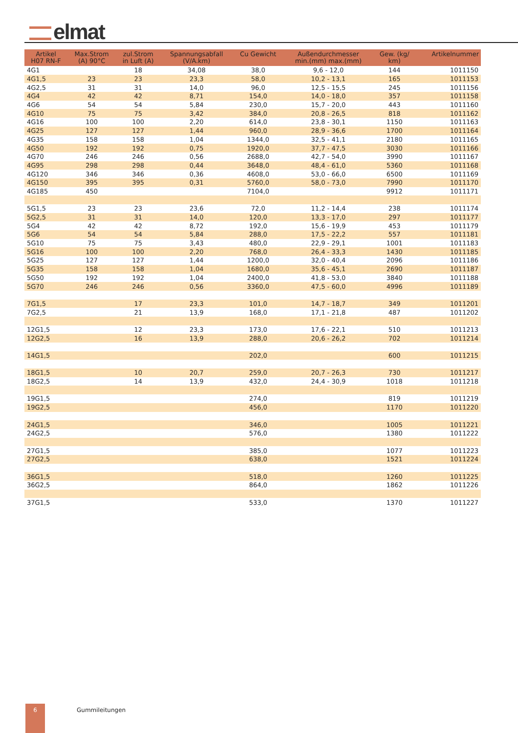elmat
| Artikel H07 RN-F | Max.Strom (A) 90°C | zul.Strom in Luft (A) | Spannungsabfall (V/A.km) | Cu Gewicht | Außendurchmesser min.(mm) max.(mm) | Gew. (kg/ km) | Artikelnummer |
| --- | --- | --- | --- | --- | --- | --- | --- |
| 4G1 | | 18 | 34,08 | 38,0 | 9,6 - 12,0 | 144 | 1011150 |
| 4G1,5 | 23 | 23 | 23,3 | 58,0 | 10,2 - 13,1 | 165 | 1011153 |
| 4G2,5 | 31 | 31 | 14,0 | 96,0 | 12,5 - 15,5 | 245 | 1011156 |
| 4G4 | 42 | 42 | 8,71 | 154,0 | 14,0 - 18,0 | 357 | 1011158 |
| 4G6 | 54 | 54 | 5,84 | 230,0 | 15,7 - 20,0 | 443 | 1011160 |
| 4G10 | 75 | 75 | 3,42 | 384,0 | 20,8 - 26,5 | 818 | 1011162 |
| 4G16 | 100 | 100 | 2,20 | 614,0 | 23,8 - 30,1 | 1150 | 1011163 |
| 4G25 | 127 | 127 | 1,44 | 960,0 | 28,9 - 36,6 | 1700 | 1011164 |
| 4G35 | 158 | 158 | 1,04 | 1344,0 | 32,5 - 41,1 | 2180 | 1011165 |
| 4G50 | 192 | 192 | 0,75 | 1920,0 | 37,7 - 47,5 | 3030 | 1011166 |
| 4G70 | 246 | 246 | 0,56 | 2688,0 | 42,7 - 54,0 | 3990 | 1011167 |
| 4G95 | 298 | 298 | 0,44 | 3648,0 | 48,4 - 61,0 | 5360 | 1011168 |
| 4G120 | 346 | 346 | 0,36 | 4608,0 | 53,0 - 66,0 | 6500 | 1011169 |
| 4G150 | 395 | 395 | 0,31 | 5760,0 | 58,0 - 73,0 | 7990 | 1011170 |
| 4G185 | 450 | | | 7104,0 | | 9912 | 1011171 |
| 5G1,5 | 23 | 23 | 23,6 | 72,0 | 11,2 - 14,4 | 238 | 1011174 |
| 5G2,5 | 31 | 31 | 14,0 | 120,0 | 13,3 - 17,0 | 297 | 1011177 |
| 5G4 | 42 | 42 | 8,72 | 192,0 | 15,6 - 19,9 | 453 | 1011179 |
| 5G6 | 54 | 54 | 5,84 | 288,0 | 17,5 - 22,2 | 557 | 1011181 |
| 5G10 | 75 | 75 | 3,43 | 480,0 | 22,9 - 29,1 | 1001 | 1011183 |
| 5G16 | 100 | 100 | 2,20 | 768,0 | 26,4 - 33,3 | 1430 | 1011185 |
| 5G25 | 127 | 127 | 1,44 | 1200,0 | 32,0 - 40,4 | 2096 | 1011186 |
| 5G35 | 158 | 158 | 1,04 | 1680,0 | 35,6 - 45,1 | 2690 | 1011187 |
| 5G50 | 192 | 192 | 1,04 | 2400,0 | 41,8 - 53,0 | 3840 | 1011188 |
| 5G70 | 246 | 246 | 0,56 | 3360,0 | 47,5 - 60,0 | 4996 | 1011189 |
| 7G1,5 | | 17 | 23,3 | 101,0 | 14,7 - 18,7 | 349 | 1011201 |
| 7G2,5 | | 21 | 13,9 | 168,0 | 17,1 - 21,8 | 487 | 1011202 |
| 12G1,5 | | 12 | 23,3 | 173,0 | 17,6 - 22,1 | 510 | 1011213 |
| 12G2,5 | | 16 | 13,9 | 288,0 | 20,6 - 26,2 | 702 | 1011214 |
| 14G1,5 | | | | 202,0 | | 600 | 1011215 |
| 18G1,5 | | 10 | 20,7 | 259,0 | 20,7 - 26,3 | 730 | 1011217 |
| 18G2,5 | | 14 | 13,9 | 432,0 | 24,4 - 30,9 | 1018 | 1011218 |
| 19G1,5 | | | | 274,0 | | 819 | 1011219 |
| 19G2,5 | | | | 456,0 | | 1170 | 1011220 |
| 24G1,5 | | | | 346,0 | | 1005 | 1011221 |
| 24G2,5 | | | | 576,0 | | 1380 | 1011222 |
| 27G1,5 | | | | 385,0 | | 1077 | 1011223 |
| 27G2,5 | | | | 638,0 | | 1521 | 1011224 |
| 36G1,5 | | | | 518,0 | | 1260 | 1011225 |
| 36G2,5 | | | | 864,0 | | 1862 | 1011226 |
| 37G1,5 | | | | 533,0 | | 1370 | 1011227 |
6 Gummileitungen